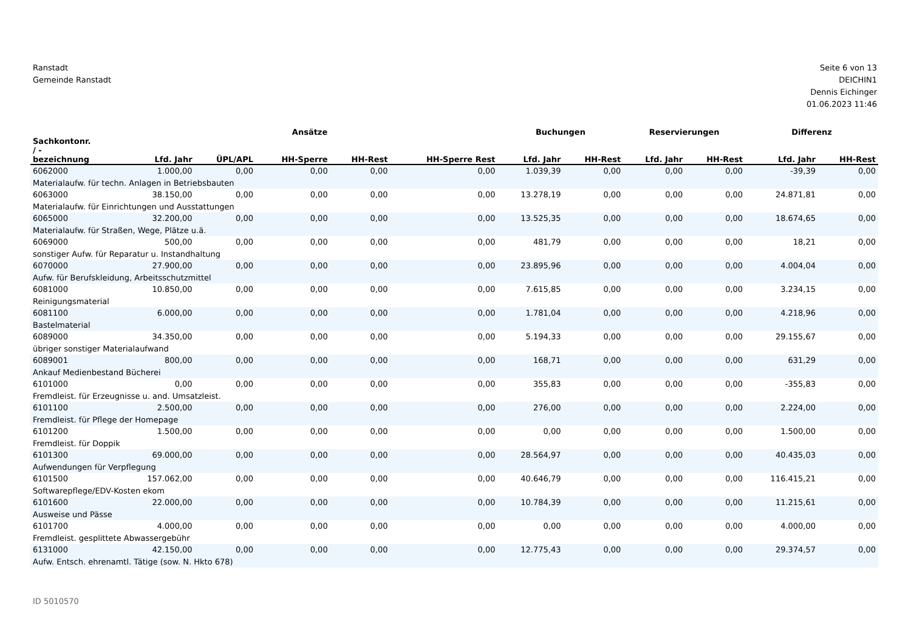Ranstadt
Gemeinde Ranstadt
Seite 6 von 13
DEICHIN1
Dennis Eichinger
01.06.2023 11:46
| | Ansätze | | | | | Buchungen | | Reservierungen | | Differenz | |
| --- | --- | --- | --- | --- | --- | --- | --- | --- | --- | --- | --- |
| Sachkontonr. / - bezeichnung | Lfd. Jahr | ÜPL/APL | HH-Sperre | HH-Rest | HH-Sperre Rest | Lfd. Jahr | HH-Rest | Lfd. Jahr | HH-Rest | Lfd. Jahr | HH-Rest |
| 6062000 | 1.000,00 | 0,00 | 0,00 | 0,00 | 0,00 | 1.039,39 | 0,00 | 0,00 | 0,00 | -39,39 | 0,00 |
| Materialaufw. für techn. Anlagen in Betriebsbauten | | | | | | | | | | | |
| 6063000 | 38.150,00 | 0,00 | 0,00 | 0,00 | 0,00 | 13.278,19 | 0,00 | 0,00 | 0,00 | 24.871,81 | 0,00 |
| Materialaufw. für Einrichtungen und Ausstattungen | | | | | | | | | | | |
| 6065000 | 32.200,00 | 0,00 | 0,00 | 0,00 | 0,00 | 13.525,35 | 0,00 | 0,00 | 0,00 | 18.674,65 | 0,00 |
| Materialaufw. für Straßen, Wege, Plätze u.ä. | | | | | | | | | | | |
| 6069000 | 500,00 | 0,00 | 0,00 | 0,00 | 0,00 | 481,79 | 0,00 | 0,00 | 0,00 | 18,21 | 0,00 |
| sonstiger Aufw. für Reparatur u. Instandhaltung | | | | | | | | | | | |
| 6070000 | 27.900,00 | 0,00 | 0,00 | 0,00 | 0,00 | 23.895,96 | 0,00 | 0,00 | 0,00 | 4.004,04 | 0,00 |
| Aufw. für Berufskleidung, Arbeitsschutzmittel | | | | | | | | | | | |
| 6081000 | 10.850,00 | 0,00 | 0,00 | 0,00 | 0,00 | 7.615,85 | 0,00 | 0,00 | 0,00 | 3.234,15 | 0,00 |
| Reinigungsmaterial | | | | | | | | | | | |
| 6081100 | 6.000,00 | 0,00 | 0,00 | 0,00 | 0,00 | 1.781,04 | 0,00 | 0,00 | 0,00 | 4.218,96 | 0,00 |
| Bastelmaterial | | | | | | | | | | | |
| 6089000 | 34.350,00 | 0,00 | 0,00 | 0,00 | 0,00 | 5.194,33 | 0,00 | 0,00 | 0,00 | 29.155,67 | 0,00 |
| übriger sonstiger Materialaufwand | | | | | | | | | | | |
| 6089001 | 800,00 | 0,00 | 0,00 | 0,00 | 0,00 | 168,71 | 0,00 | 0,00 | 0,00 | 631,29 | 0,00 |
| Ankauf Medienbestand Bücherei | | | | | | | | | | | |
| 6101000 | 0,00 | 0,00 | 0,00 | 0,00 | 0,00 | 355,83 | 0,00 | 0,00 | 0,00 | -355,83 | 0,00 |
| Fremdleist. für Erzeugnisse u. and. Umsatzleist. | | | | | | | | | | | |
| 6101100 | 2.500,00 | 0,00 | 0,00 | 0,00 | 0,00 | 276,00 | 0,00 | 0,00 | 0,00 | 2.224,00 | 0,00 |
| Fremdleist. für Pflege der Homepage | | | | | | | | | | | |
| 6101200 | 1.500,00 | 0,00 | 0,00 | 0,00 | 0,00 | 0,00 | 0,00 | 0,00 | 0,00 | 1.500,00 | 0,00 |
| Fremdleist. für Doppik | | | | | | | | | | | |
| 6101300 | 69.000,00 | 0,00 | 0,00 | 0,00 | 0,00 | 28.564,97 | 0,00 | 0,00 | 0,00 | 40.435,03 | 0,00 |
| Aufwendungen für Verpflegung | | | | | | | | | | | |
| 6101500 | 157.062,00 | 0,00 | 0,00 | 0,00 | 0,00 | 40.646,79 | 0,00 | 0,00 | 0,00 | 116.415,21 | 0,00 |
| Softwarepflege/EDV-Kosten ekom | | | | | | | | | | | |
| 6101600 | 22.000,00 | 0,00 | 0,00 | 0,00 | 0,00 | 10.784,39 | 0,00 | 0,00 | 0,00 | 11.215,61 | 0,00 |
| Ausweise und Pässe | | | | | | | | | | | |
| 6101700 | 4.000,00 | 0,00 | 0,00 | 0,00 | 0,00 | 0,00 | 0,00 | 0,00 | 0,00 | 4.000,00 | 0,00 |
| Fremdleist. gesplittete Abwassergebühr | | | | | | | | | | | |
| 6131000 | 42.150,00 | 0,00 | 0,00 | 0,00 | 0,00 | 12.775,43 | 0,00 | 0,00 | 0,00 | 29.374,57 | 0,00 |
| Aufw. Entsch. ehrenamtl. Tätige (sow. N. Hkto 678) | | | | | | | | | | | |
ID 5010570